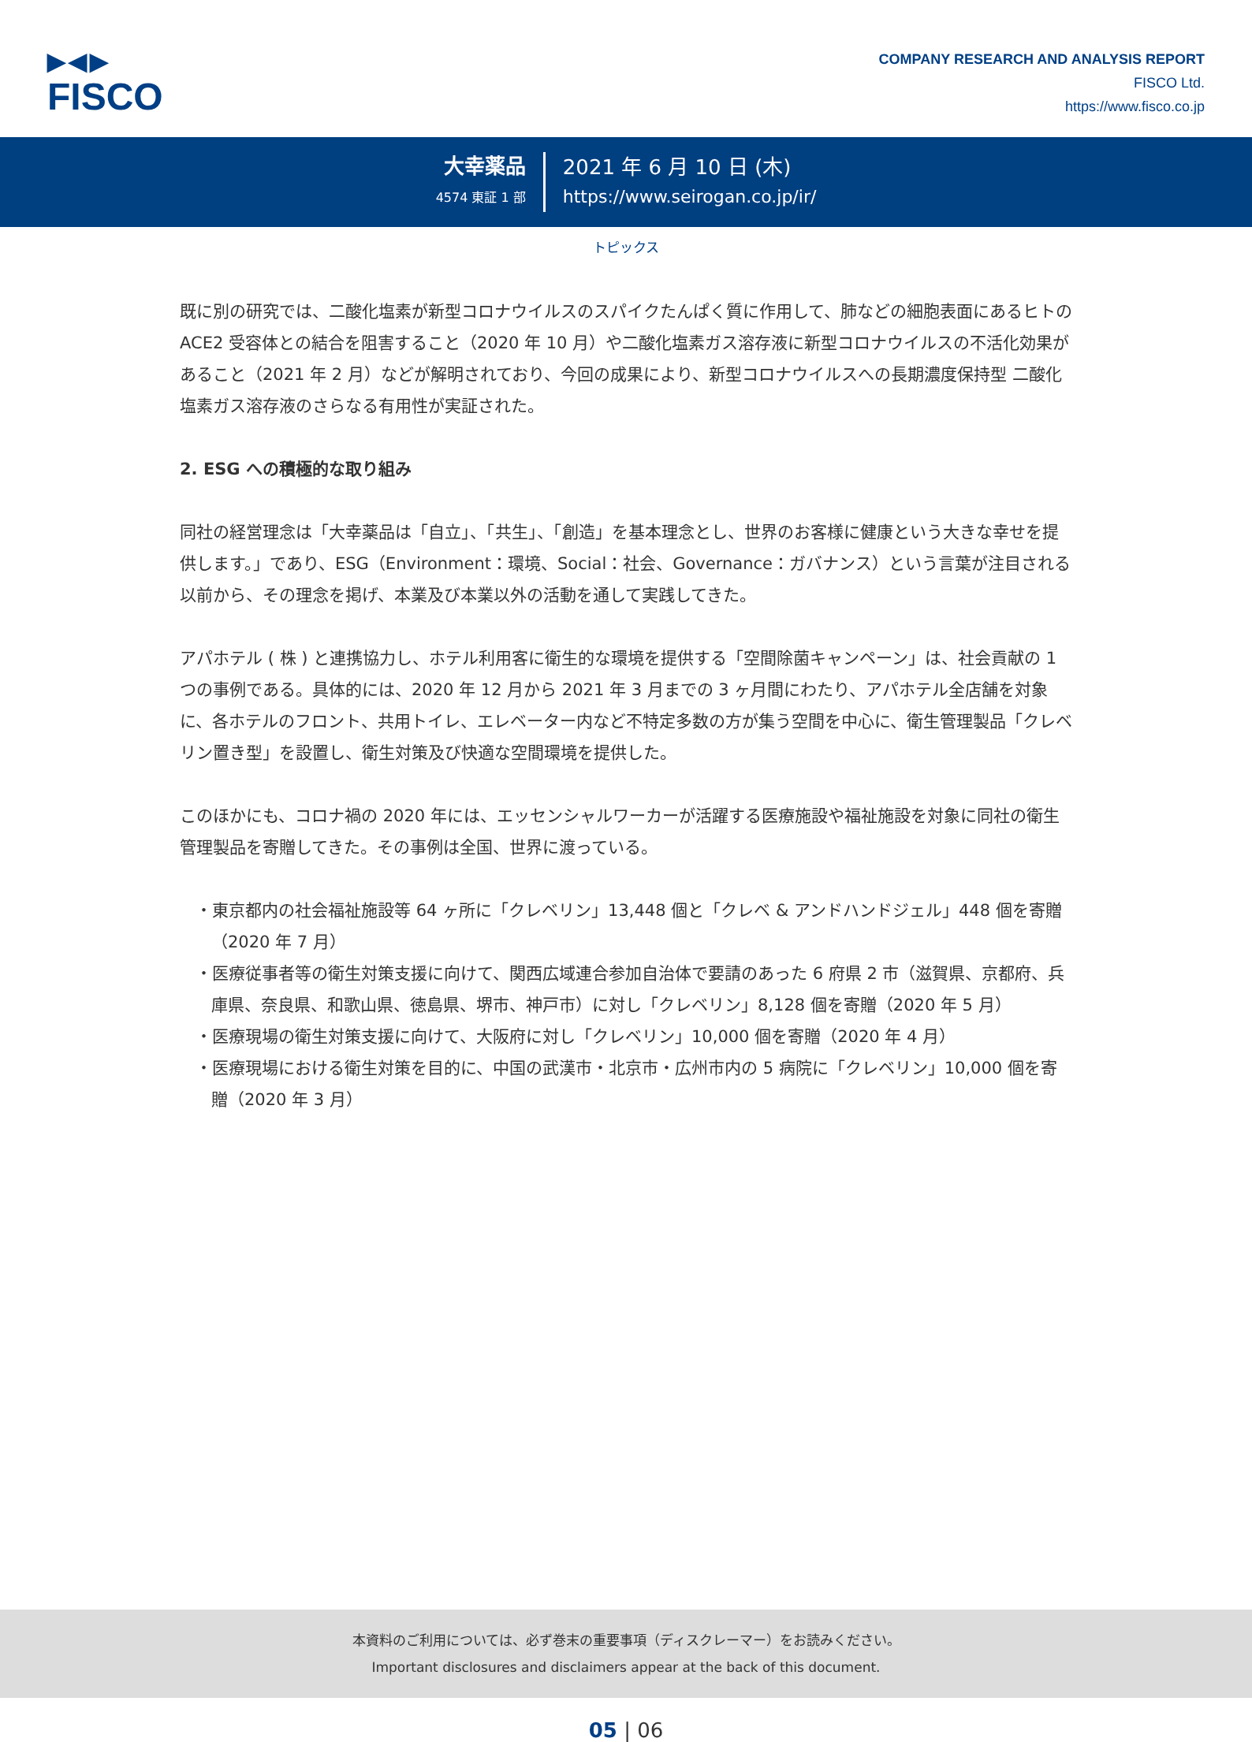▶◀▶
FISCO
COMPANY RESEARCH AND ANALYSIS REPORT
FISCO Ltd.
https://www.fisco.co.jp
大幸薬品
4574 東証 1 部
2021 年 6 月 10 日 (木)
https://www.seirogan.co.jp/ir/
トピックス
既に別の研究では、二酸化塩素が新型コロナウイルスのスパイクたんぱく質に作用して、肺などの細胞表面にあるヒトの ACE2 受容体との結合を阻害すること（2020 年 10 月）や二酸化塩素ガス溶存液に新型コロナウイルスの不活化効果があること（2021 年 2 月）などが解明されており、今回の成果により、新型コロナウイルスへの長期濃度保持型 二酸化塩素ガス溶存液のさらなる有用性が実証された。
2. ESG への積極的な取り組み
同社の経営理念は「大幸薬品は「自立」、「共生」、「創造」を基本理念とし、世界のお客様に健康という大きな幸せを提供します。」であり、ESG（Environment：環境、Social：社会、Governance：ガバナンス）という言葉が注目される以前から、その理念を掲げ、本業及び本業以外の活動を通して実践してきた。
アパホテル ( 株 ) と連携協力し、ホテル利用客に衛生的な環境を提供する「空間除菌キャンペーン」は、社会貢献の 1 つの事例である。具体的には、2020 年 12 月から 2021 年 3 月までの 3 ヶ月間にわたり、アパホテル全店舗を対象に、各ホテルのフロント、共用トイレ、エレベーター内など不特定多数の方が集う空間を中心に、衛生管理製品「クレベリン置き型」を設置し、衛生対策及び快適な空間環境を提供した。
このほかにも、コロナ禍の 2020 年には、エッセンシャルワーカーが活躍する医療施設や福祉施設を対象に同社の衛生管理製品を寄贈してきた。その事例は全国、世界に渡っている。
・東京都内の社会福祉施設等 64 ヶ所に「クレベリン」13,448 個と「クレベ & アンドハンドジェル」448 個を寄贈（2020 年 7 月）
・医療従事者等の衛生対策支援に向けて、関西広域連合参加自治体で要請のあった 6 府県 2 市（滋賀県、京都府、兵庫県、奈良県、和歌山県、徳島県、堺市、神戸市）に対し「クレベリン」8,128 個を寄贈（2020 年 5 月）
・医療現場の衛生対策支援に向けて、大阪府に対し「クレベリン」10,000 個を寄贈（2020 年 4 月）
・医療現場における衛生対策を目的に、中国の武漢市・北京市・広州市内の 5 病院に「クレベリン」10,000 個を寄贈（2020 年 3 月）
本資料のご利用については、必ず巻末の重要事項（ディスクレーマー）をお読みください。
Important disclosures and disclaimers appear at the back of this document.
05 | 06